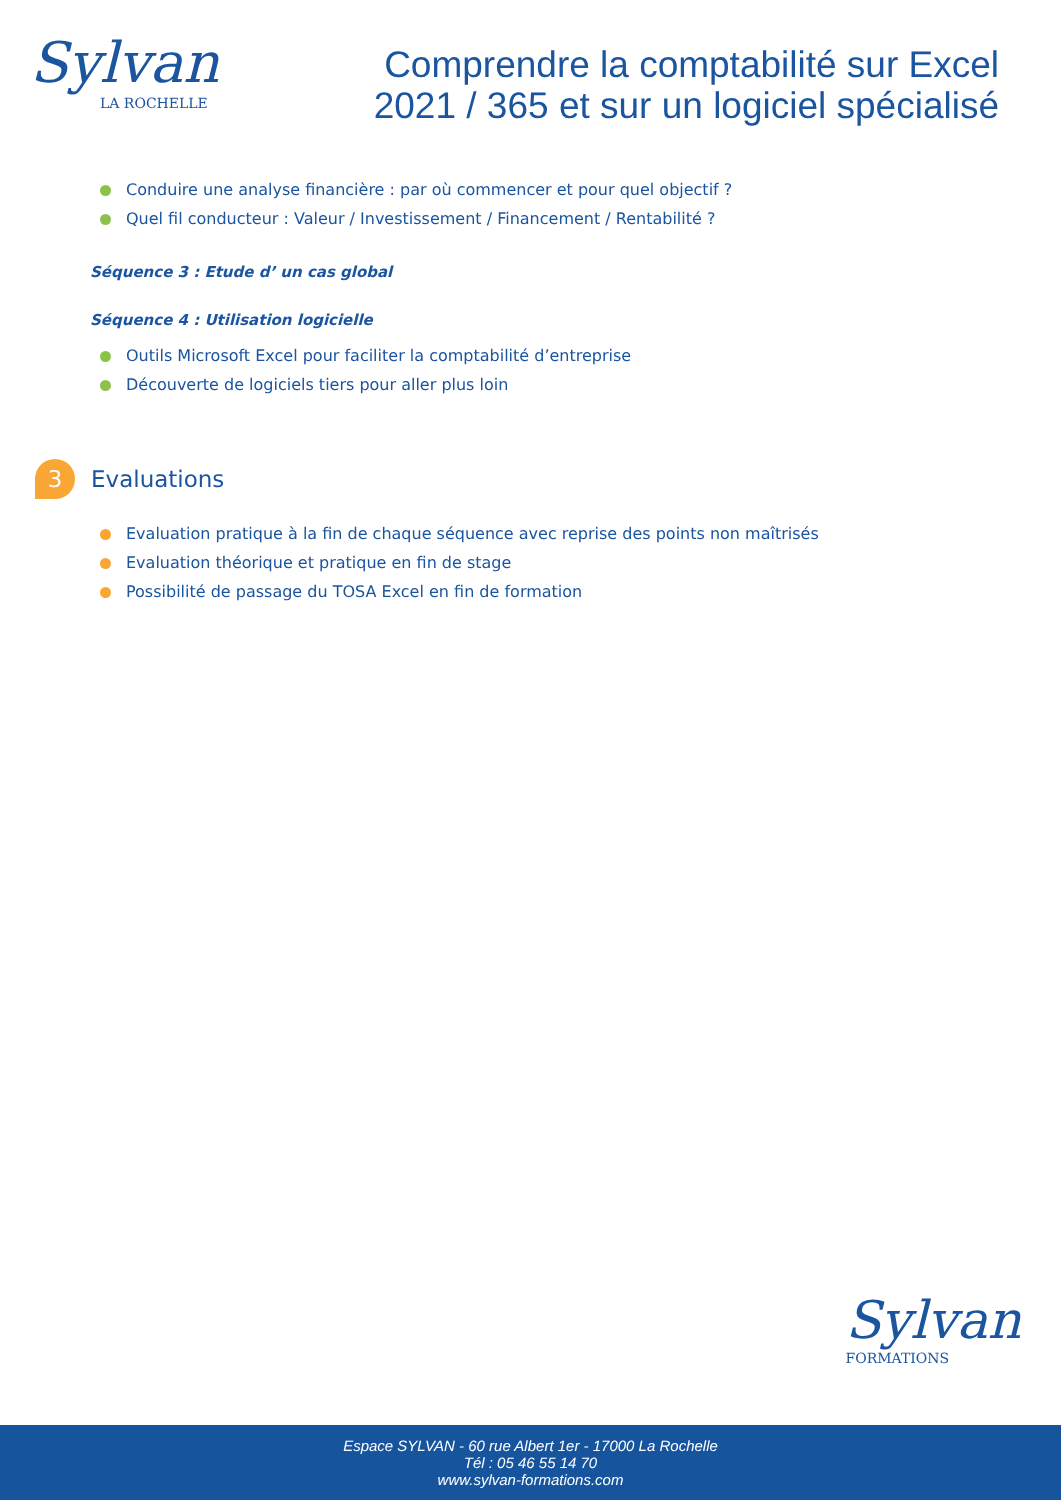Sylvan
LA ROCHELLE
Comprendre la comptabilité sur Excel 2021 / 365 et sur un logiciel spécialisé
Conduire une analyse financière : par où commencer et pour quel objectif ?
Quel fil conducteur : Valeur / Investissement / Financement / Rentabilité ?
Séquence 3 : Etude d’ un cas global
Séquence 4 : Utilisation logicielle
Outils Microsoft Excel pour faciliter la comptabilité d’entreprise
Découverte de logiciels tiers pour aller plus loin
3 Evaluations
Evaluation pratique à la fin de chaque séquence avec reprise des points non maîtrisés
Evaluation théorique et pratique en fin de stage
Possibilité de passage du TOSA Excel en fin de formation
Sylvan
FORMATIONS
Espace SYLVAN - 60 rue Albert 1er - 17000 La Rochelle
Tél : 05 46 55 14 70
www.sylvan-formations.com